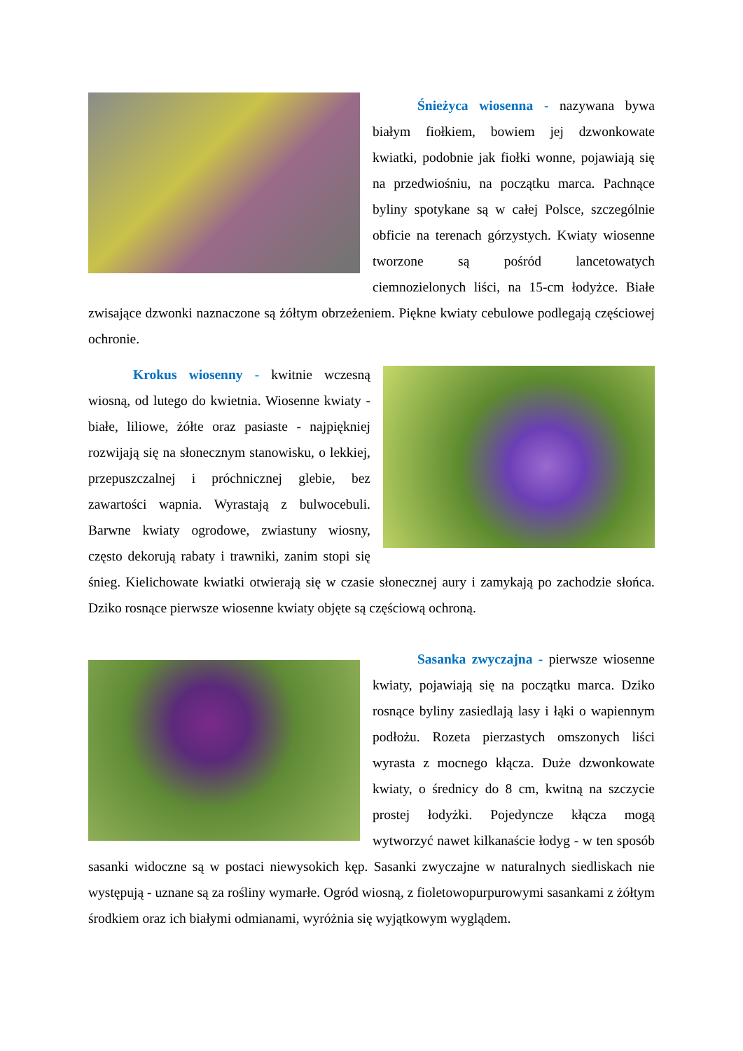Śnieżyca wiosenna - nazywana bywa białym fiołkiem, bowiem jej dzwonkowate kwiatki, podobnie jak fiołki wonne, pojawiają się na przedwiośniu, na początku marca. Pachnące byliny spotykane są w całej Polsce, szczególnie obficie na terenach górzystych. Kwiaty wiosenne tworzone są pośród lanceto­watych ciemnozielonych liści, na 15-cm łodyżce. Białe zwisające dzwonki naznaczone są żółtym obrzeżeniem. Piękne kwiaty cebulowe podlegają częściowej ochronie.
Krokus wiosenny - kwitnie wczesną wiosną, od lutego do kwietnia. Wiosenne kwiaty - białe, liliowe, żółte oraz pasiaste - najpiękniej rozwijają się na słonecznym stanowisku, o lekkiej, przepuszczalnej i próchnicznej glebie, bez zawartości wapnia. Wyrastają z bulwocebuli. Barwne kwiaty ogrodowe, zwiastuny wiosny, często dekorują rabaty i trawniki, zanim stopi się śnieg. Kielichowate kwiatki otwierają się w czasie słonecznej aury i zamykają po zachodzie słońca. Dziko rosnące pierwsze wiosenne kwiaty objęte są częściową ochroną.
Sasanka zwyczajna - pierwsze wiosenne kwiaty, pojawiają się na początku marca. Dziko rosnące byliny zasiedlają lasy i łąki o wapiennym podłożu. Rozeta pierza­stych omszonych liści wyrasta z mocnego kłącza. Duże dzwonkowate kwiaty, o średnicy do 8 cm, kwitną na szczycie prostej łodyżki. Pojedyncze kłącza mogą wytworzyć nawet kilkanaście łodyg - w ten sposób sasanki widoczne są w postaci niewysokich kęp. Sasanki zwyczajne w naturalnych siedliskach nie występują - uznane są za rośliny wymarłe. Ogród wiosną, z fioletowopurpurowymi sasankami z żółtym środkiem oraz ich białymi odmianami, wyróżnia się wyjątkowym wyglądem.